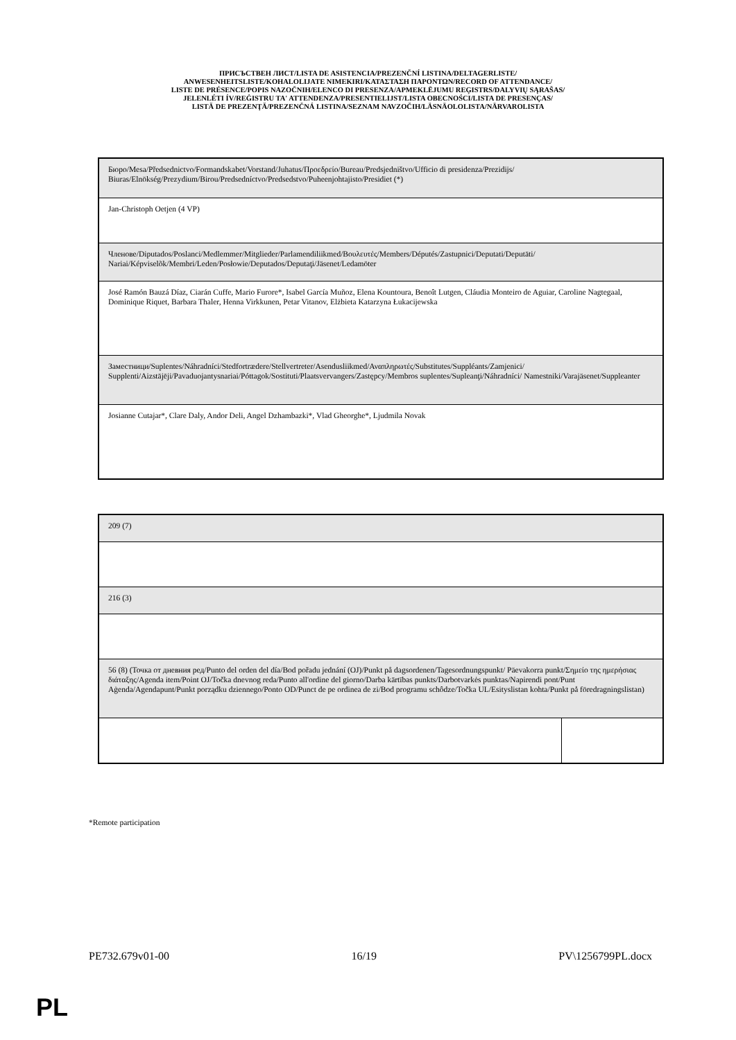ПРИСЪСТВЕН ЛИСТ/LISTA DE ASISTENCIA/PREZENČNÍ LISTINA/DELTAGERLISTE/
ANWESENHEITSLISTE/KOHALOLIJATE NIMEKIRI/ΚΑΤΑΣΤΑΣΗ ΠΑΡΟΝΤΩΝ/RECORD OF ATTENDANCE/
LISTE DE PRÉSENCE/POPIS NAZOČNIH/ELENCO DI PRESENZA/APMEKLĒJUMU REĢISTRS/DALYVIŲ SĄRAŠAS/
JELENLÉTI ÍV/REĠISTRU TA' ATTENDENZA/PRESENTIELIJST/LISTA OBECNOŚCI/LISTA DE PRESENÇAS/
LISTĂ DE PREZENŢĂ/PREZENČNÁ LISTINA/SEZNAM NAVZOČIH/LÄSNÄOLOLISTA/NÄRVAROLISTA
| Бюро/Mesa/Předsednictvo/Formandskabet/Vorstand/Juhatus/Προεδρείο/Bureau/Predsjedništvo/Ufficio di presidenza/Prezidijs/ Biuras/Elnökség/Prezydium/Birou/Predsedníctvo/Predsedstvo/Puheenjohtajisto/Presidiet (*) |
| Jan-Christoph Oetjen (4 VP) |
| Членове/Diputados/Poslanci/Medlemmer/Mitglieder/Parlamendiliikmed/Βουλευτές/Members/Députés/Zastupnici/Deputati/Deputāti/ Nariai/Képviselõk/Membri/Leden/Posłowie/Deputados/Deputaţi/Jäsenet/Ledamöter |
| José Ramón Bauzá Díaz, Ciarán Cuffe, Mario Furore*, Isabel García Muñoz, Elena Kountoura, Benoît Lutgen, Cláudia Monteiro de Aguiar, Caroline Nagtegaal, Dominique Riquet, Barbara Thaler, Henna Virkkunen, Petar Vitanov, Elżbieta Katarzyna Łukacijewska |
| Заместници/Suplentes/Náhradníci/Stedfortrædere/Stellvertreter/Asendusliikmed/Αναπληρωτές/Substitutes/Suppléants/Zamjenici/ Supplenti/Aizstājēji/Pavaduojantysnariai/Póttagok/Sostituti/Plaatsvervangers/Zastępcy/Membros suplentes/Supleanţi/Náhradníci/ Namestniki/Varajäsenet/Suppleanter |
| Josianne Cutajar*, Clare Daly, Andor Deli, Angel Dzhambazki*, Vlad Gheorghe*, Ljudmila Novak |
| 209 (7) | |
| 216 (3) | |
| 56 (8) (Точка от дневния ред/Punto del orden del día/Bod pořadu jednání (OJ)/Punkt på dagsordenen/Tagesordnungspunkt/ Päevakorra punkt/Σημείο της ημερήσιας διάταξης/Agenda item/Point OJ/Točka dnevnog reda/Punto all'ordine del giorno/Darba kārtības punkts/Darbotvarkės punktas/Napirendi pont/Punt Aġenda/Agendapunt/Punkt porządku dziennego/Ponto OD/Punct de pe ordinea de zi/Bod programu schôdze/Točka UL/Esityslistan kohta/Punkt på föredragningslistan) | |
*Remote participation
PE732.679v01-00 16/19 PV\1256799PL.docx
PL